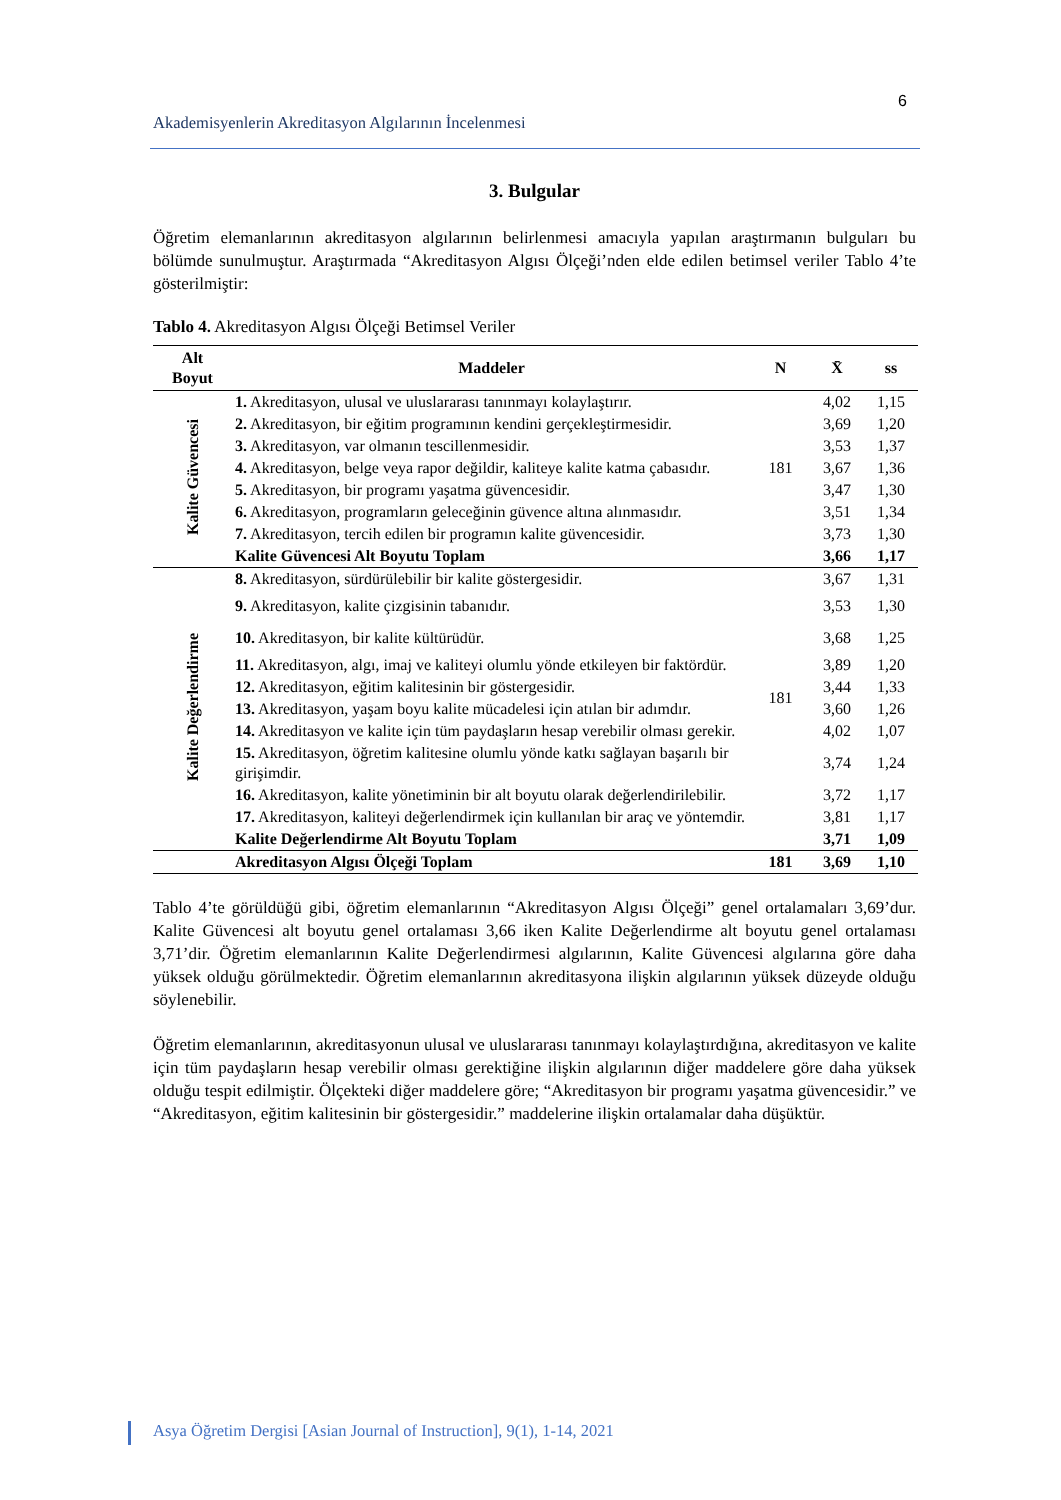6
Akademisyenlerin Akreditasyon Algılarının İncelenmesi
3. Bulgular
Öğretim elemanlarının akreditasyon algılarının belirlenmesi amacıyla yapılan araştırmanın bulguları bu bölümde sunulmuştur. Araştırmada “Akreditasyon Algısı Ölçeği’nden elde edilen betimsel veriler Tablo 4’te gösterilmiştir:
Tablo 4. Akreditasyon Algısı Ölçeği Betimsel Veriler
| Alt Boyut | Maddeler | N | X̄ | ss |
| --- | --- | --- | --- | --- |
| Kalite Güvencesi | 1. Akreditasyon, ulusal ve uluslararası tanınmayı kolaylaştırır. | 181 | 4,02 | 1,15 |
| | 2. Akreditasyon, bir eğitim programının kendini gerçekleştirmesidir. | | 3,69 | 1,20 |
| | 3. Akreditasyon, var olmanın tescillenmesidir. | | 3,53 | 1,37 |
| | 4. Akreditasyon, belge veya rapor değildir, kaliteye kalite katma çabasıdır. | | 3,67 | 1,36 |
| | 5. Akreditasyon, bir programı yaşatma güvencesidir. | | 3,47 | 1,30 |
| | 6. Akreditasyon, programların geleceğinin güvence altına alınmasıdır. | | 3,51 | 1,34 |
| | 7. Akreditasyon, tercih edilen bir programın kalite güvencesidir. | | 3,73 | 1,30 |
| | Kalite Güvencesi Alt Boyutu Toplam | | 3,66 | 1,17 |
| Kalite Değerlendirme | 8. Akreditasyon, sürdürülebilir bir kalite göstergesidir. | 181 | 3,67 | 1,31 |
| | 9. Akreditasyon, kalite çizgisinin tabanıdır. | | 3,53 | 1,30 |
| | 10. Akreditasyon, bir kalite kültürüdür. | | 3,68 | 1,25 |
| | 11. Akreditasyon, algı, imaj ve kaliteyi olumlu yönde etkileyen bir faktördür. | | 3,89 | 1,20 |
| | 12. Akreditasyon, eğitim kalitesinin bir göstergesidir. | | 3,44 | 1,33 |
| | 13. Akreditasyon, yaşam boyu kalite mücadelesi için atılan bir adımdır. | | 3,60 | 1,26 |
| | 14. Akreditasyon ve kalite için tüm paydaşların hesap verebilir olması gerekir. | | 4,02 | 1,07 |
| | 15. Akreditasyon, öğretim kalitesine olumlu yönde katkı sağlayan başarılı bir girişimdir. | | 3,74 | 1,24 |
| | 16. Akreditasyon, kalite yönetiminin bir alt boyutu olarak değerlendirilebilir. | | 3,72 | 1,17 |
| | 17. Akreditasyon, kaliteyi değerlendirmek için kullanılan bir araç ve yöntemdir. | | 3,81 | 1,17 |
| | Kalite Değerlendirme Alt Boyutu Toplam | | 3,71 | 1,09 |
| | Akreditasyon Algısı Ölçeği Toplam | 181 | 3,69 | 1,10 |
Tablo 4’te görüldüğü gibi, öğretim elemanlarının “Akreditasyon Algısı Ölçeği” genel ortalamaları 3,69’dur. Kalite Güvencesi alt boyutu genel ortalaması 3,66 iken Kalite Değerlendirme alt boyutu genel ortalaması 3,71’dir. Öğretim elemanlarının Kalite Değerlendirmesi algılarının, Kalite Güvencesi algılarına göre daha yüksek olduğu görülmektedir. Öğretim elemanlarının akreditasyona ilişkin algılarının yüksek düzeyde olduğu söylenebilir.
Öğretim elemanlarının, akreditasyonun ulusal ve uluslararası tanınmayı kolaylaştırdığına, akreditasyon ve kalite için tüm paydaşların hesap verebilir olması gerektiğine ilişkin algılarının diğer maddelere göre daha yüksek olduğu tespit edilmiştir. Ölçekteki diğer maddelere göre; “Akreditasyon bir programı yaşatma güvencesidir.” ve “Akreditasyon, eğitim kalitesinin bir göstergesidir.” maddelerine ilişkin ortalamalar daha düşüktür.
Asya Öğretim Dergisi [Asian Journal of Instruction], 9(1), 1-14, 2021